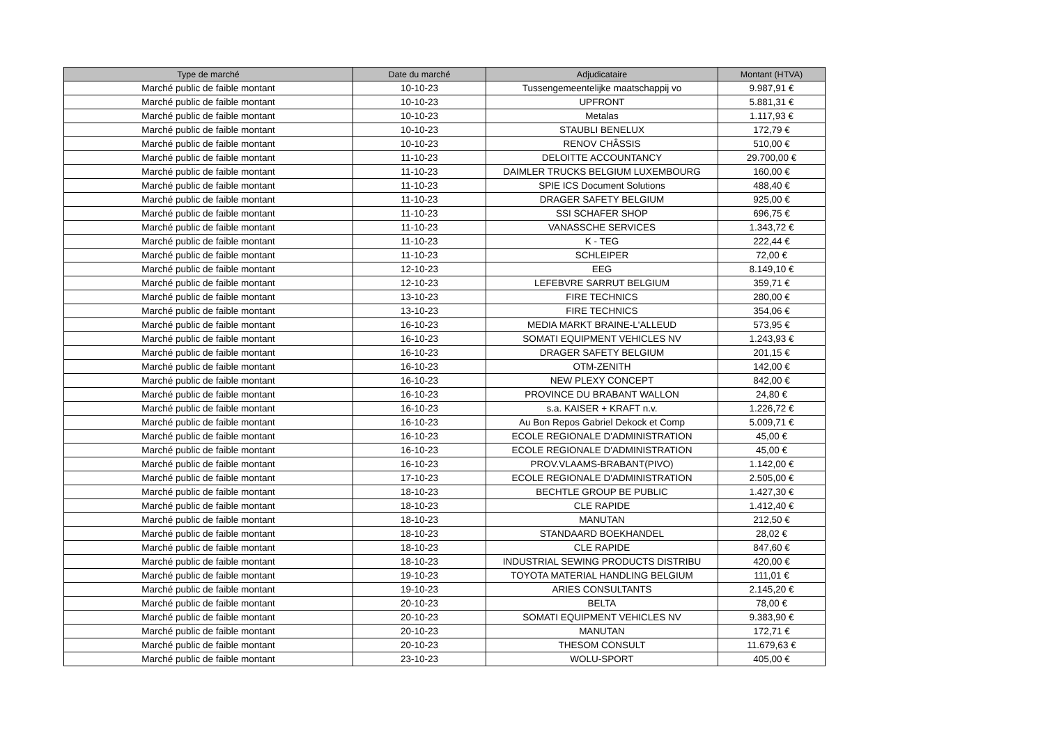| Type de marché | Date du marché | Adjudicataire | Montant (HTVA) |
| --- | --- | --- | --- |
| Marché public de faible montant | 10-10-23 | Tussengemeentelijke maatschappij vo | 9.987,91 € |
| Marché public de faible montant | 10-10-23 | UPFRONT | 5.881,31 € |
| Marché public de faible montant | 10-10-23 | Metalas | 1.117,93 € |
| Marché public de faible montant | 10-10-23 | STAUBLI BENELUX | 172,79 € |
| Marché public de faible montant | 10-10-23 | RENOV CHÂSSIS | 510,00 € |
| Marché public de faible montant | 11-10-23 | DELOITTE ACCOUNTANCY | 29.700,00 € |
| Marché public de faible montant | 11-10-23 | DAIMLER TRUCKS BELGIUM LUXEMBOURG | 160,00 € |
| Marché public de faible montant | 11-10-23 | SPIE ICS Document Solutions | 488,40 € |
| Marché public de faible montant | 11-10-23 | DRAGER SAFETY BELGIUM | 925,00 € |
| Marché public de faible montant | 11-10-23 | SSI SCHAFER SHOP | 696,75 € |
| Marché public de faible montant | 11-10-23 | VANASSCHE SERVICES | 1.343,72 € |
| Marché public de faible montant | 11-10-23 | K - TEG | 222,44 € |
| Marché public de faible montant | 11-10-23 | SCHLEIPER | 72,00 € |
| Marché public de faible montant | 12-10-23 | EEG | 8.149,10 € |
| Marché public de faible montant | 12-10-23 | LEFEBVRE SARRUT BELGIUM | 359,71 € |
| Marché public de faible montant | 13-10-23 | FIRE TECHNICS | 280,00 € |
| Marché public de faible montant | 13-10-23 | FIRE TECHNICS | 354,06 € |
| Marché public de faible montant | 16-10-23 | MEDIA MARKT BRAINE-L'ALLEUD | 573,95 € |
| Marché public de faible montant | 16-10-23 | SOMATI EQUIPMENT VEHICLES NV | 1.243,93 € |
| Marché public de faible montant | 16-10-23 | DRAGER SAFETY BELGIUM | 201,15 € |
| Marché public de faible montant | 16-10-23 | OTM-ZENITH | 142,00 € |
| Marché public de faible montant | 16-10-23 | NEW PLEXY CONCEPT | 842,00 € |
| Marché public de faible montant | 16-10-23 | PROVINCE DU BRABANT WALLON | 24,80 € |
| Marché public de faible montant | 16-10-23 | s.a. KAISER + KRAFT n.v. | 1.226,72 € |
| Marché public de faible montant | 16-10-23 | Au Bon Repos Gabriel Dekock et Comp | 5.009,71 € |
| Marché public de faible montant | 16-10-23 | ECOLE REGIONALE D'ADMINISTRATION | 45,00 € |
| Marché public de faible montant | 16-10-23 | ECOLE REGIONALE D'ADMINISTRATION | 45,00 € |
| Marché public de faible montant | 16-10-23 | PROV.VLAAMS-BRABANT(PIVO) | 1.142,00 € |
| Marché public de faible montant | 17-10-23 | ECOLE REGIONALE D'ADMINISTRATION | 2.505,00 € |
| Marché public de faible montant | 18-10-23 | BECHTLE GROUP BE PUBLIC | 1.427,30 € |
| Marché public de faible montant | 18-10-23 | CLE RAPIDE | 1.412,40 € |
| Marché public de faible montant | 18-10-23 | MANUTAN | 212,50 € |
| Marché public de faible montant | 18-10-23 | STANDAARD BOEKHANDEL | 28,02 € |
| Marché public de faible montant | 18-10-23 | CLE RAPIDE | 847,60 € |
| Marché public de faible montant | 18-10-23 | INDUSTRIAL SEWING PRODUCTS DISTRIBU | 420,00 € |
| Marché public de faible montant | 19-10-23 | TOYOTA MATERIAL HANDLING BELGIUM | 111,01 € |
| Marché public de faible montant | 19-10-23 | ARIES CONSULTANTS | 2.145,20 € |
| Marché public de faible montant | 20-10-23 | BELTA | 78,00 € |
| Marché public de faible montant | 20-10-23 | SOMATI EQUIPMENT VEHICLES NV | 9.383,90 € |
| Marché public de faible montant | 20-10-23 | MANUTAN | 172,71 € |
| Marché public de faible montant | 20-10-23 | THESOM CONSULT | 11.679,63 € |
| Marché public de faible montant | 23-10-23 | WOLU-SPORT | 405,00 € |